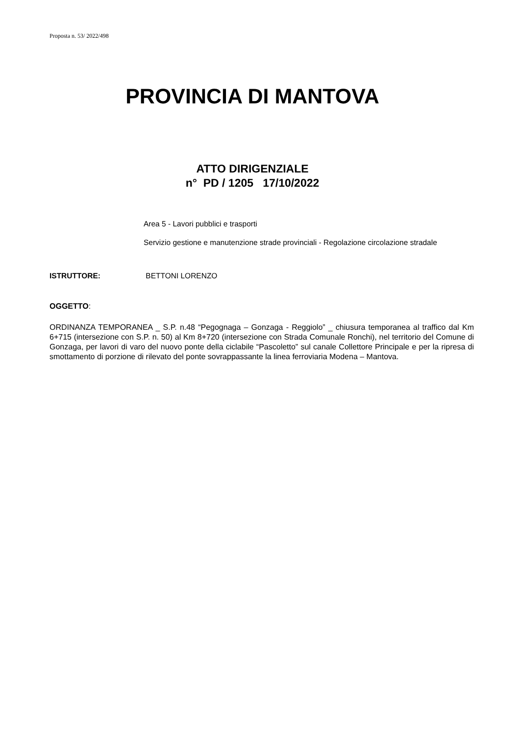Proposta n. 53/ 2022/498
PROVINCIA DI MANTOVA
ATTO DIRIGENZIALE
n° PD / 1205 17/10/2022
Area 5 - Lavori pubblici e trasporti
Servizio gestione e manutenzione strade provinciali - Regolazione circolazione stradale
ISTRUTTORE: BETTONI LORENZO
OGGETTO:
ORDINANZA TEMPORANEA _ S.P. n.48 “Pegognaga – Gonzaga - Reggiolo” _ chiusura temporanea al traffico dal Km 6+715 (intersezione con S.P. n. 50) al Km 8+720 (intersezione con Strada Comunale Ronchi), nel territorio del Comune di Gonzaga, per lavori di varo del nuovo ponte della ciclabile “Pascoletto” sul canale Collettore Principale e per la ripresa di smottamento di porzione di rilevato del ponte sovrappassante la linea ferroviaria Modena – Mantova.